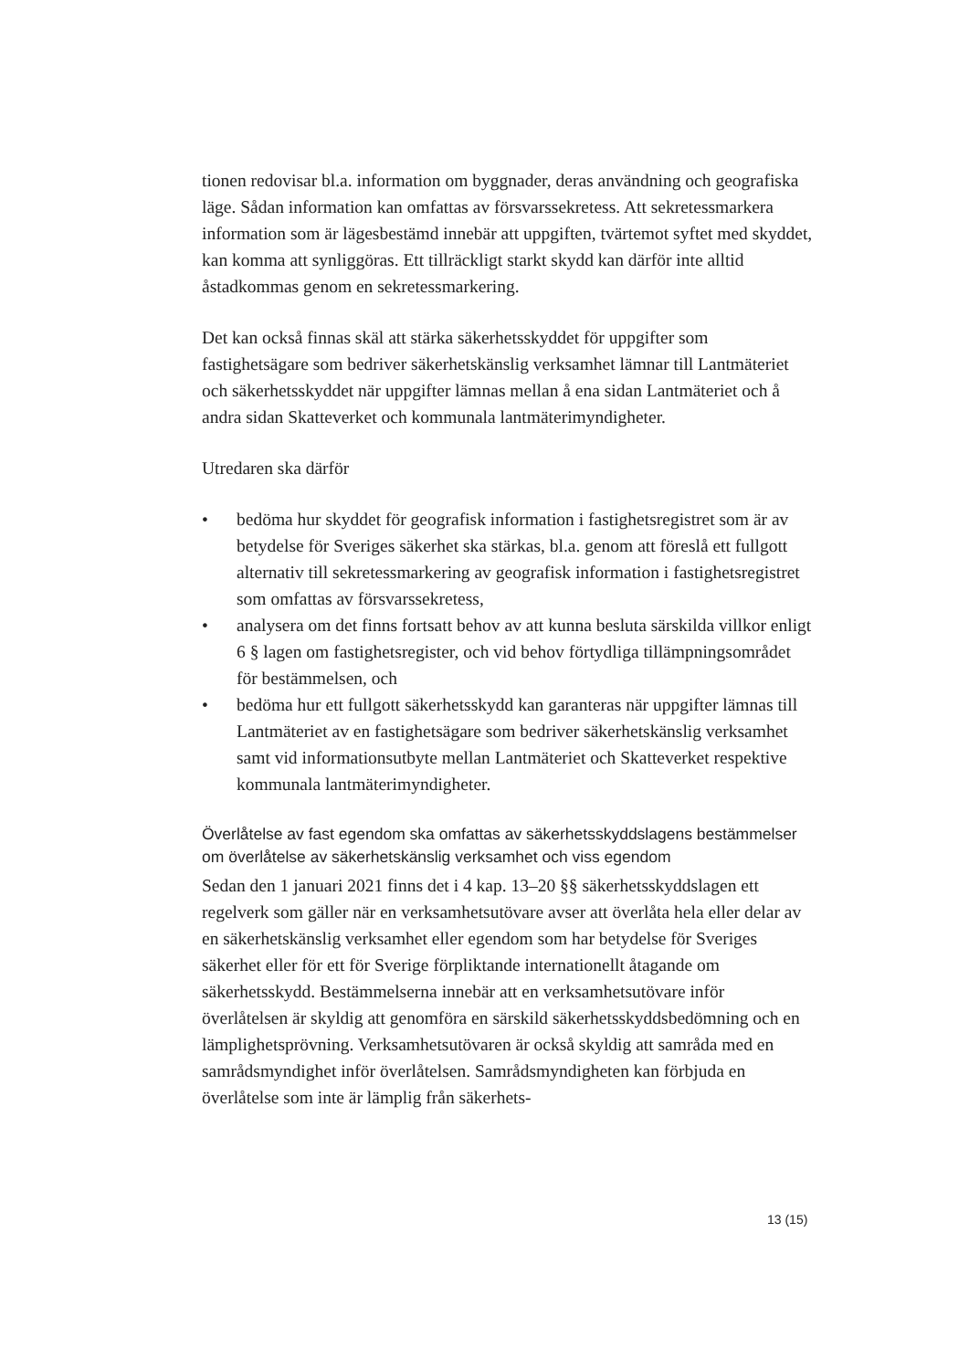tionen redovisar bl.a. information om byggnader, deras användning och geografiska läge. Sådan information kan omfattas av försvarssekretess. Att sekretessmarkera information som är lägesbestämd innebär att uppgiften, tvärtemot syftet med skyddet, kan komma att synliggöras. Ett tillräckligt starkt skydd kan därför inte alltid åstadkommas genom en sekretessmarkering.
Det kan också finnas skäl att stärka säkerhetsskyddet för uppgifter som fastighetsägare som bedriver säkerhetskänslig verksamhet lämnar till Lantmäteriet och säkerhetsskyddet när uppgifter lämnas mellan å ena sidan Lantmäteriet och å andra sidan Skatteverket och kommunala lantmäterimyndigheter.
Utredaren ska därför
• bedöma hur skyddet för geografisk information i fastighetsregistret som är av betydelse för Sveriges säkerhet ska stärkas, bl.a. genom att föreslå ett fullgott alternativ till sekretessmarkering av geografisk information i fastighetsregistret som omfattas av försvarssekretess,
• analysera om det finns fortsatt behov av att kunna besluta särskilda villkor enligt 6 § lagen om fastighetsregister, och vid behov förtydliga tillämpningsområdet för bestämmelsen, och
• bedöma hur ett fullgott säkerhetsskydd kan garanteras när uppgifter lämnas till Lantmäteriet av en fastighetsägare som bedriver säkerhetskänslig verksamhet samt vid informationsutbyte mellan Lantmäteriet och Skatteverket respektive kommunala lantmäterimyndigheter.
Överlåtelse av fast egendom ska omfattas av säkerhetsskyddslagens bestämmelser om överlåtelse av säkerhetskänslig verksamhet och viss egendom
Sedan den 1 januari 2021 finns det i 4 kap. 13–20 §§ säkerhetsskyddslagen ett regelverk som gäller när en verksamhetsutövare avser att överlåta hela eller delar av en säkerhetskänslig verksamhet eller egendom som har betydelse för Sveriges säkerhet eller för ett för Sverige förpliktande internationellt åtagande om säkerhetsskydd. Bestämmelserna innebär att en verksamhetsutövare inför överlåtelsen är skyldig att genomföra en särskild säkerhetsskyddsbedömning och en lämplighetsprövning. Verksamhetsutövaren är också skyldig att samråda med en samrådsmyndighet inför överlåtelsen. Samrådsmyndigheten kan förbjuda en överlåtelse som inte är lämplig från säkerhets-
13 (15)